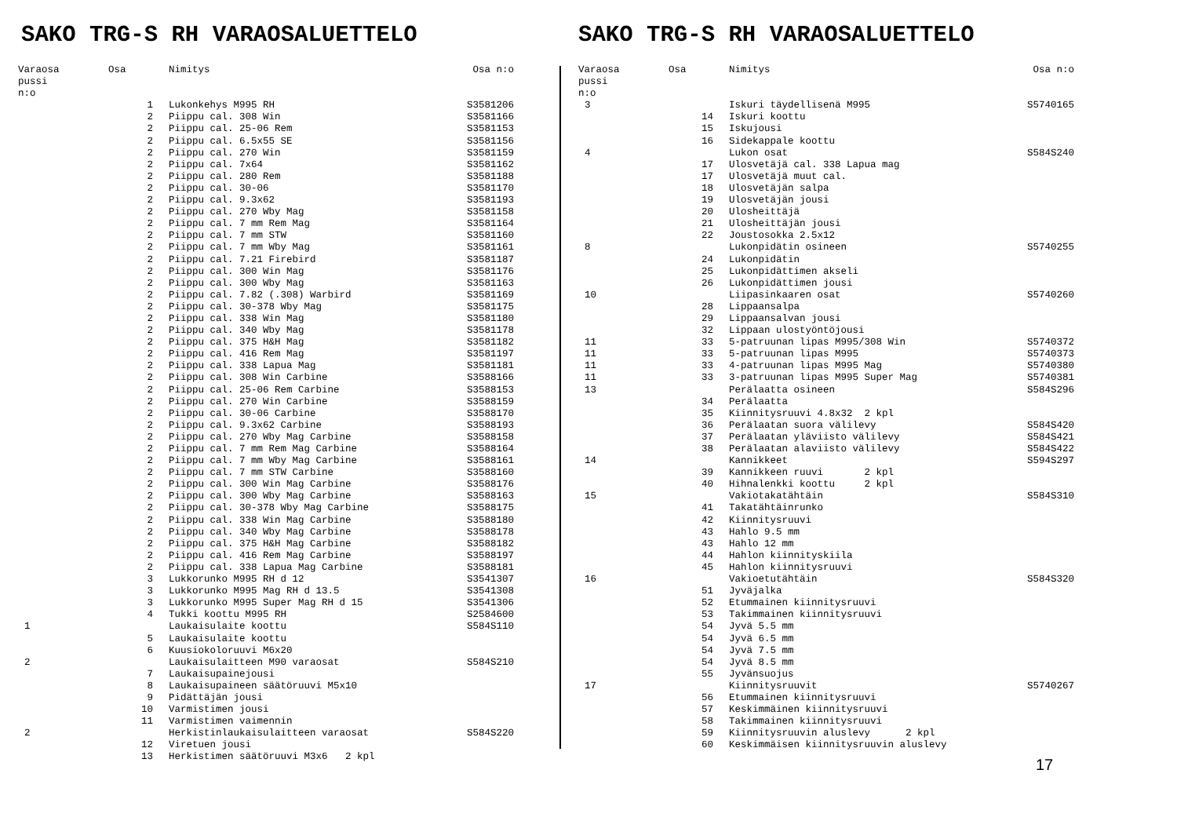SAKO TRG-S RH VARAOSALUETTELO
| Varaosa pussi n:o | Osa | Nimitys | Osa n:o |
| --- | --- | --- | --- |
| | 1 | Lukonkehys M995 RH | S3581206 |
| | 2 | Piippu cal. 308 Win | S3581166 |
| | 2 | Piippu cal. 25-06 Rem | S3581153 |
| | 2 | Piippu cal. 6.5x55 SE | S3581156 |
| | 2 | Piippu cal. 270 Win | S3581159 |
| | 2 | Piippu cal. 7x64 | S3581162 |
| | 2 | Piippu cal. 280 Rem | S3581188 |
| | 2 | Piippu cal. 30-06 | S3581170 |
| | 2 | Piippu cal. 9.3x62 | S3581193 |
| | 2 | Piippu cal. 270 Wby Mag | S3581158 |
| | 2 | Piippu cal. 7 mm Rem Mag | S3581164 |
| | 2 | Piippu cal. 7 mm STW | S3581160 |
| | 2 | Piippu cal. 7 mm Wby Mag | S3581161 |
| | 2 | Piippu cal. 7.21 Firebird | S3581187 |
| | 2 | Piippu cal. 300 Win Mag | S3581176 |
| | 2 | Piippu cal. 300 Wby Mag | S3581163 |
| | 2 | Piippu cal. 7.82 (.308) Warbird | S3581169 |
| | 2 | Piippu cal. 30-378 Wby Mag | S3581175 |
| | 2 | Piippu cal. 338 Win Mag | S3581180 |
| | 2 | Piippu cal. 340 Wby Mag | S3581178 |
| | 2 | Piippu cal. 375 H&H Mag | S3581182 |
| | 2 | Piippu cal. 416 Rem Mag | S3581197 |
| | 2 | Piippu cal. 338 Lapua Mag | S3581181 |
| | 2 | Piippu cal. 308 Win Carbine | S3588166 |
| | 2 | Piippu cal. 25-06 Rem Carbine | S3588153 |
| | 2 | Piippu cal. 270 Win Carbine | S3588159 |
| | 2 | Piippu cal. 30-06 Carbine | S3588170 |
| | 2 | Piippu cal. 9.3x62 Carbine | S3588193 |
| | 2 | Piippu cal. 270 Wby Mag Carbine | S3588158 |
| | 2 | Piippu cal. 7 mm Rem Mag Carbine | S3588164 |
| | 2 | Piippu cal. 7 mm Wby Mag Carbine | S3588161 |
| | 2 | Piippu cal. 7 mm STW Carbine | S3588160 |
| | 2 | Piippu cal. 300 Win Mag Carbine | S3588176 |
| | 2 | Piippu cal. 300 Wby Mag Carbine | S3588163 |
| | 2 | Piippu cal. 30-378 Wby Mag Carbine | S3588175 |
| | 2 | Piippu cal. 338 Win Mag Carbine | S3588180 |
| | 2 | Piippu cal. 340 Wby Mag Carbine | S3588178 |
| | 2 | Piippu cal. 375 H&H Mag Carbine | S3588182 |
| | 2 | Piippu cal. 416 Rem Mag Carbine | S3588197 |
| | 2 | Piippu cal. 338 Lapua Mag Carbine | S3588181 |
| | 3 | Lukkorunko M995 RH d 12 | S3541307 |
| | 3 | Lukkorunko M995 Mag RH d 13.5 | S3541308 |
| | 3 | Lukkorunko M995 Super Mag RH d 15 | S3541306 |
| | 4 | Tukki koottu M995 RH | S2584600 |
| 1 | | Laukaisulaite koottu | S584S110 |
| | 5 | Laukaisulaite koottu | |
| | 6 | Kuusiokoloruuvi M6x20 | |
| 2 | | Laukaisulaitteen M90 varaosat | S584S210 |
| | 7 | Laukaisupainejousi | |
| | 8 | Laukaisupaineen säätöruuvi M5x10 | |
| | 9 | Pidättäjän jousi | |
| | 10 | Varmistimen jousi | |
| | 11 | Varmistimen vaimennin | |
| 2 | | Herkistinlaukaisulaitteen varaosat | S584S220 |
| | 12 | Viretuen jousi | |
| | 13 | Herkistimen säätöruuvi M3x6 2 kpl | |
SAKO TRG-S RH VARAOSALUETTELO
| Varaosa pussi n:o | Osa | Nimitys | Osa n:o |
| --- | --- | --- | --- |
| 3 | | Iskuri täydellisenä M995 | S5740165 |
| | 14 | Iskuri koottu | |
| | 15 | Iskujousi | |
| | 16 | Sidekappale koottu | |
| 4 | | Lukon osat | S584S240 |
| | 17 | Ulosvetäjä cal. 338 Lapua mag | |
| | 17 | Ulosvetäjä muut cal. | |
| | 18 | Ulosvetäjän salpa | |
| | 19 | Ulosvetäjän jousi | |
| | 20 | Ulosheittäjä | |
| | 21 | Ulosheittäjän jousi | |
| | 22 | Joustosokka 2.5x12 | |
| 8 | | Lukonpidätin osineen | S5740255 |
| | 24 | Lukonpidätin | |
| | 25 | Lukonpidättimen akseli | |
| | 26 | Lukonpidättimen jousi | |
| 10 | | Liipasinkaaren osat | S5740260 |
| | 28 | Lippaansalpa | |
| | 29 | Lippaansalvan jousi | |
| | 32 | Lippaan ulostyöntöjousi | |
| 11 | 33 | 5-patruunan lipas M995/308 Win | S5740372 |
| 11 | 33 | 5-patruunan lipas M995 | S5740373 |
| 11 | 33 | 4-patruunan lipas M995 Mag | S5740380 |
| 11 | 33 | 3-patruunan lipas M995 Super Mag | S5740381 |
| 13 | | Perälaatta osineen | S584S296 |
| | 34 | Perälaatta | |
| | 35 | Kiinnitysruuvi 4.8x32 2 kpl | |
| | 36 | Perälaatan suora välilevy | S584S420 |
| | 37 | Perälaatan yläviisto välilevy | S584S421 |
| | 38 | Perälaatan alaviisto välilevy | S584S422 |
| 14 | | Kannikkeet | S594S297 |
| | 39 | Kannikkeen ruuvi 2 kpl | |
| | 40 | Hihnalenkki koottu 2 kpl | |
| 15 | | Vakiotakatähtäin | S584S310 |
| | 41 | Takatähtäinrunko | |
| | 42 | Kiinnitysruuvi | |
| | 43 | Hahlo 9.5 mm | |
| | 43 | Hahlo 12 mm | |
| | 44 | Hahlon kiinnityskiila | |
| | 45 | Hahlon kiinnitysruuvi | |
| 16 | | Vakioetutähtäin | S584S320 |
| | 51 | Jyväjalka | |
| | 52 | Etummainen kiinnitysruuvi | |
| | 53 | Takimmainen kiinnitysruuvi | |
| | 54 | Jyvä 5.5 mm | |
| | 54 | Jyvä 6.5 mm | |
| | 54 | Jyvä 7.5 mm | |
| | 54 | Jyvä 8.5 mm | |
| | 55 | Jyvänsuojus | |
| 17 | | Kiinnitysruuvit | S5740267 |
| | 56 | Etummainen kiinnitysruuvi | |
| | 57 | Keskimmäinen kiinnitysruuvi | |
| | 58 | Takimmainen kiinnitysruuvi | |
| | 59 | Kiinnitysruuvin aluslevy 2 kpl | |
| | 60 | Keskimmäisen kiinnitysruuvin aluslevy | |
17